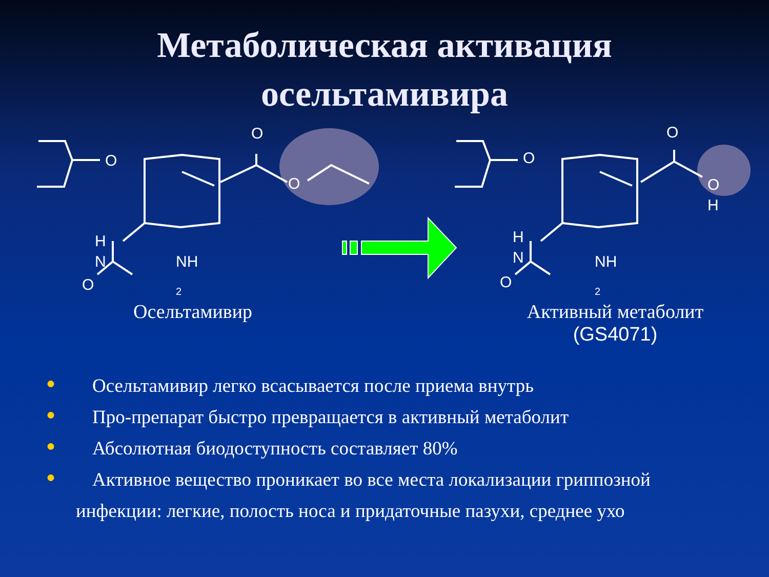Метаболическая активация
осельтамивира
O
O
O
H
N
O
NH
2
O
O
O
H
H
N
O
NH
2
Осельтамивир
Активный метаболит
(GS4071)
● Осельтамивир легко всасывается после приема внутрь
● Про-препарат быстро превращается в активный метаболит
● Абсолютная биодоступность составляет 80%
● Активное вещество проникает во все места локализации гриппозной
инфекции: легкие, полость носа и придаточные пазухи, среднее ухо